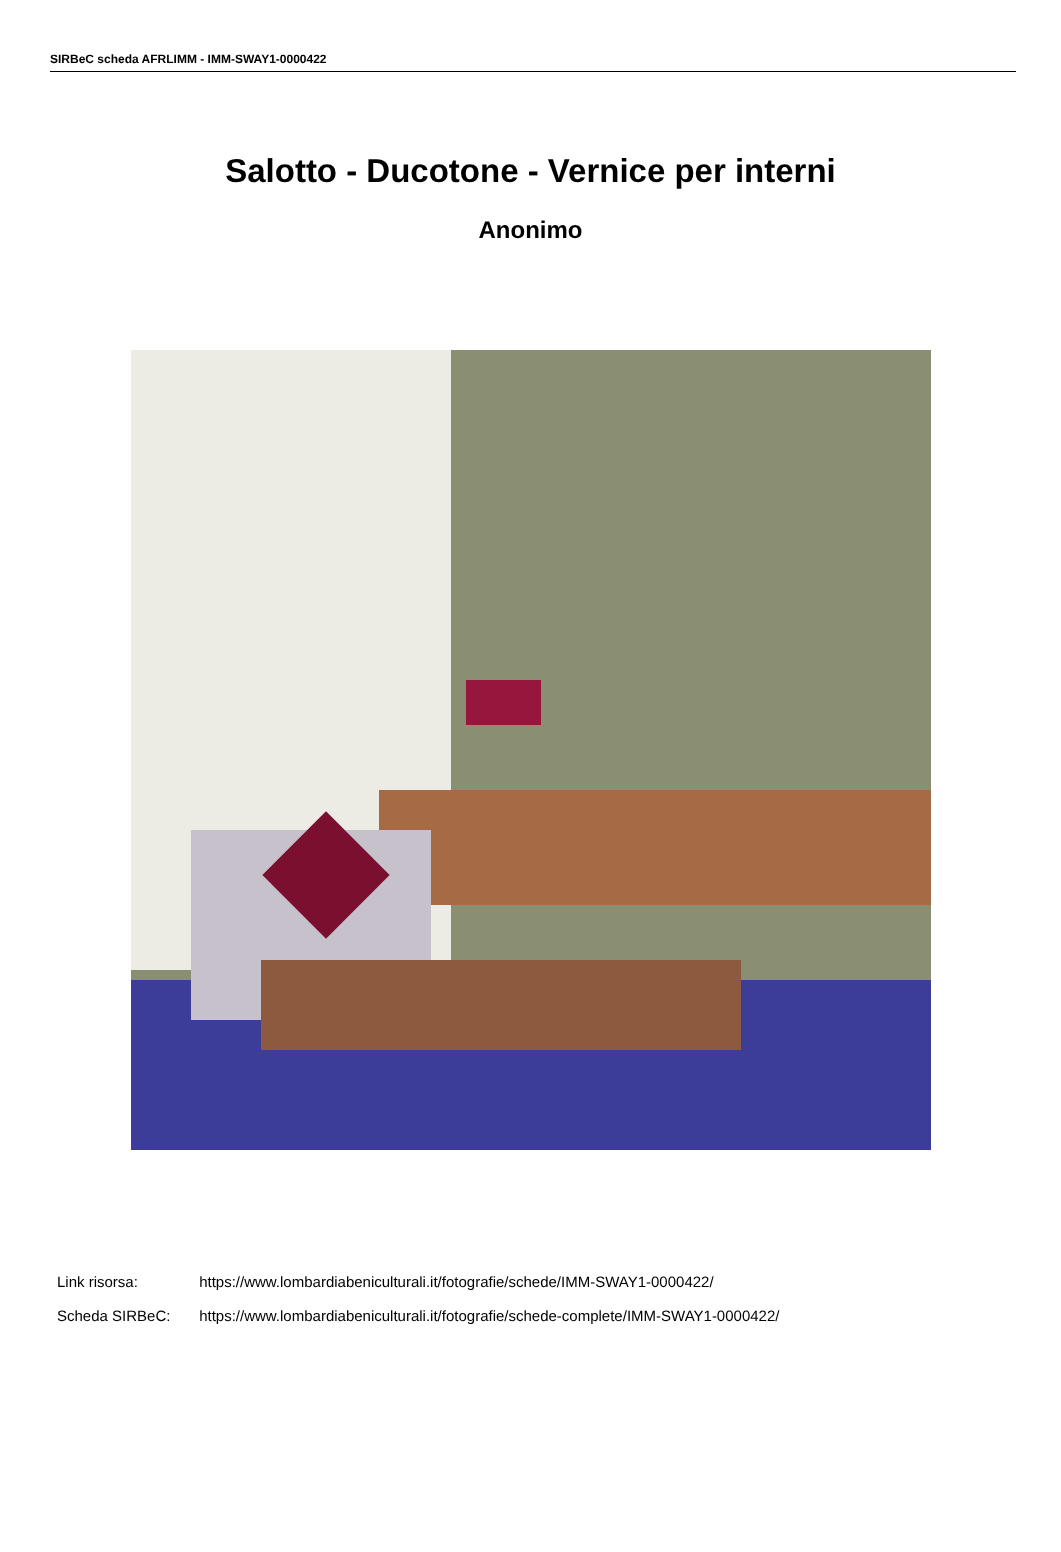SIRBeC scheda AFRLIMM - IMM-SWAY1-0000422
Salotto - Ducotone - Vernice per interni
Anonimo
Link risorsa: https://www.lombardiabeniculturali.it/fotografie/schede/IMM-SWAY1-0000422/
Scheda SIRBeC: https://www.lombardiabeniculturali.it/fotografie/schede-complete/IMM-SWAY1-0000422/